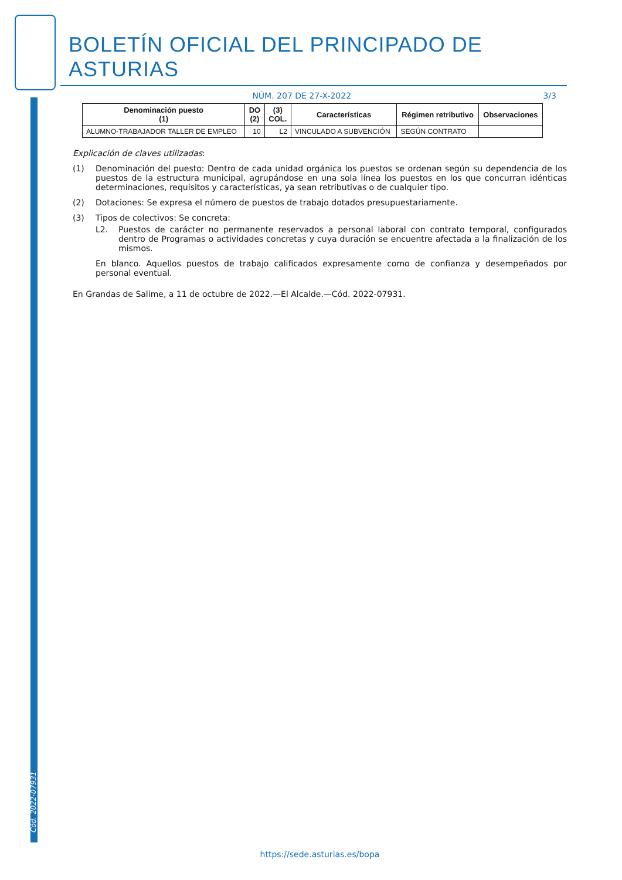Cód. 2022-07931
BOLETÍN OFICIAL DEL PRINCIPADO DE ASTURIAS
NÚM. 207 DE 27-X-2022 3/3
| Denominación puesto (1) | DO (2) | (3) COL. | Características | Régimen retributivo | Observaciones |
| --- | --- | --- | --- | --- | --- |
| ALUMNO-TRABAJADOR TALLER DE EMPLEO | 10 | L2 | VINCULADO A SUBVENCIÓN | SEGÚN CONTRATO | |
Explicación de claves utilizadas:
(1) Denominación del puesto: Dentro de cada unidad orgánica los puestos se ordenan según su dependencia de los puestos de la estructura municipal, agrupándose en una sola línea los puestos en los que concurran idénticas determinaciones, requisitos y características, ya sean retributivas o de cualquier tipo.
(2) Dotaciones: Se expresa el número de puestos de trabajo dotados presupuestariamente.
(3) Tipos de colectivos: Se concreta:
L2. Puestos de carácter no permanente reservados a personal laboral con contrato temporal, configurados dentro de Programas o actividades concretas y cuya duración se encuentre afectada a la finalización de los mismos.
En blanco. Aquellos puestos de trabajo calificados expresamente como de confianza y desempeñados por personal eventual.
En Grandas de Salime, a 11 de octubre de 2022.—El Alcalde.—Cód. 2022-07931.
https://sede.asturias.es/bopa